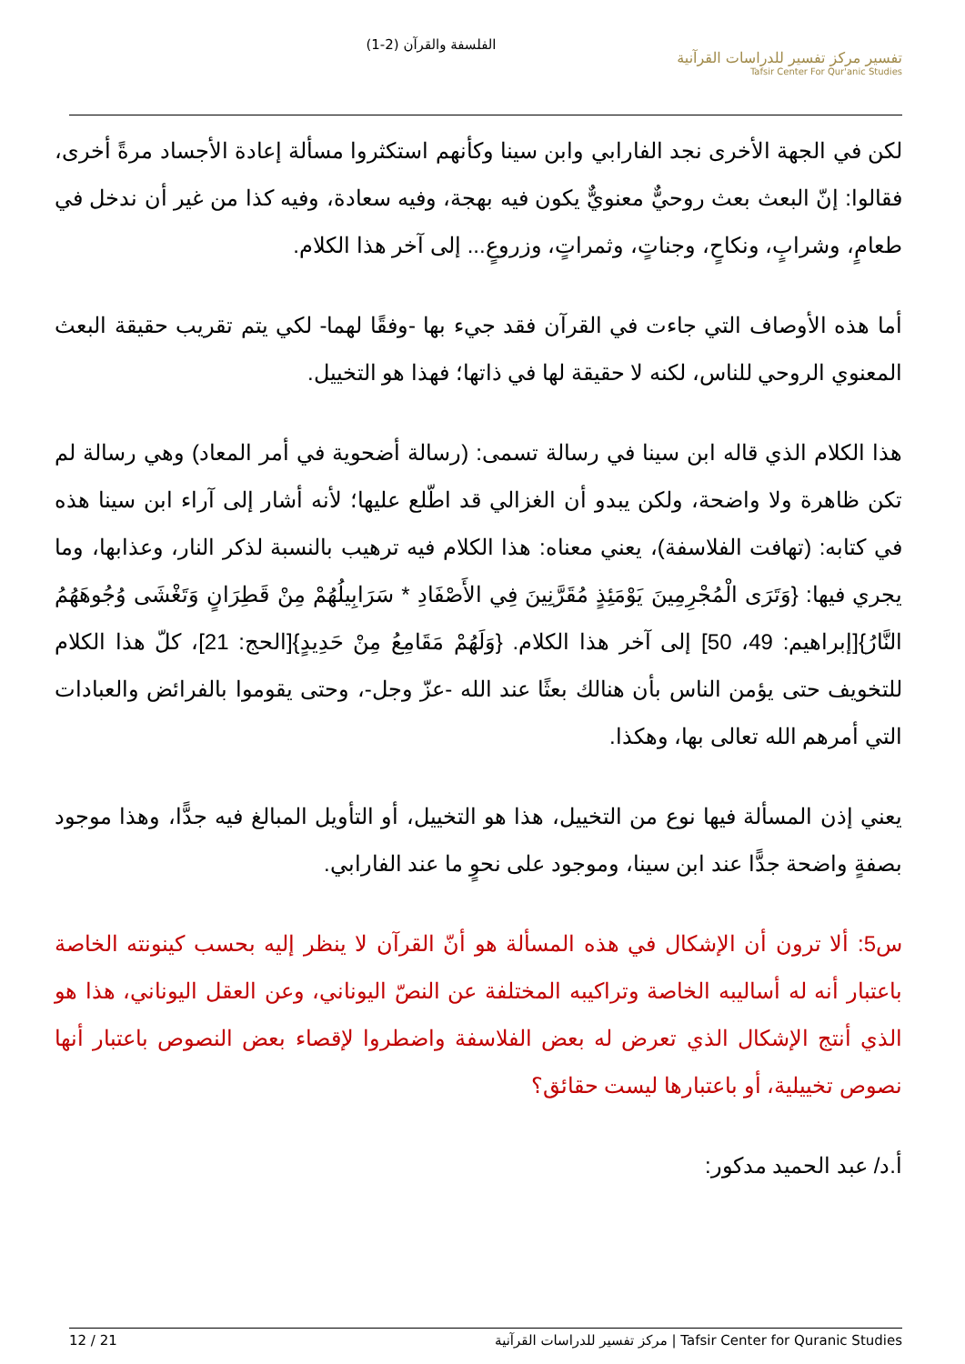الفلسفة والقرآن (2-1)
تفسير مركز تفسير للدراسات القرآنية
Tafsir Center For Qur'anic Studies
لكن في الجهة الأخرى نجد الفارابي وابن سينا وكأنهم استكثروا مسألة إعادة الأجساد مرةً أخرى، فقالوا: إنّ البعث بعث روحيٌّ معنويٌّ يكون فيه بهجة، وفيه سعادة، وفيه كذا من غير أن ندخل في طعامٍ، وشرابٍ، ونكاحٍ، وجناتٍ، وثمراتٍ، وزروعٍ... إلى آخر هذا الكلام.
أما هذه الأوصاف التي جاءت في القرآن فقد جيء بها -وفقًا لهما- لكي يتم تقريب حقيقة البعث المعنوي الروحي للناس، لكنه لا حقيقة لها في ذاتها؛ فهذا هو التخييل.
هذا الكلام الذي قاله ابن سينا في رسالة تسمى: (رسالة أضحوية في أمر المعاد) وهي رسالة لم تكن ظاهرة ولا واضحة، ولكن يبدو أن الغزالي قد اطّلع عليها؛ لأنه أشار إلى آراء ابن سينا هذه في كتابه: (تهافت الفلاسفة)، يعني معناه: هذا الكلام فيه ترهيب بالنسبة لذكر النار، وعذابها، وما يجري فيها: {وَتَرَى الْمُجْرِمِينَ يَوْمَئِذٍ مُقَرَّنِينَ فِي الأَصْفَادِ * سَرَابِيلُهُمْ مِنْ قَطِرَانٍ وَتَغْشَى وُجُوهَهُمُ النَّارُ}[إبراهيم: 49، 50] إلى آخر هذا الكلام. {وَلَهُمْ مَقَامِعُ مِنْ حَدِيدٍ}[الحج: 21]، كلّ هذا الكلام للتخويف حتى يؤمن الناس بأن هنالك بعثًا عند الله -عزّ وجل-، وحتى يقوموا بالفرائض والعبادات التي أمرهم الله تعالى بها، وهكذا.
يعني إذن المسألة فيها نوع من التخييل، هذا هو التخييل، أو التأويل المبالغ فيه جدًّا، وهذا موجود بصفةٍ واضحة جدًّا عند ابن سينا، وموجود على نحوٍ ما عند الفارابي.
س5: ألا ترون أن الإشكال في هذه المسألة هو أنّ القرآن لا ينظر إليه بحسب كينونته الخاصة باعتبار أنه له أساليبه الخاصة وتراكيبه المختلفة عن النصّ اليوناني، وعن العقل اليوناني، هذا هو الذي أنتج الإشكال الذي تعرض له بعض الفلاسفة واضطروا لإقصاء بعض النصوص باعتبار أنها نصوص تخييلية، أو باعتبارها ليست حقائق؟
أ.د/ عبد الحميد مدكور:
12 / 21 مركز تفسير للدراسات القرآنية | Tafsir Center for Quranic Studies